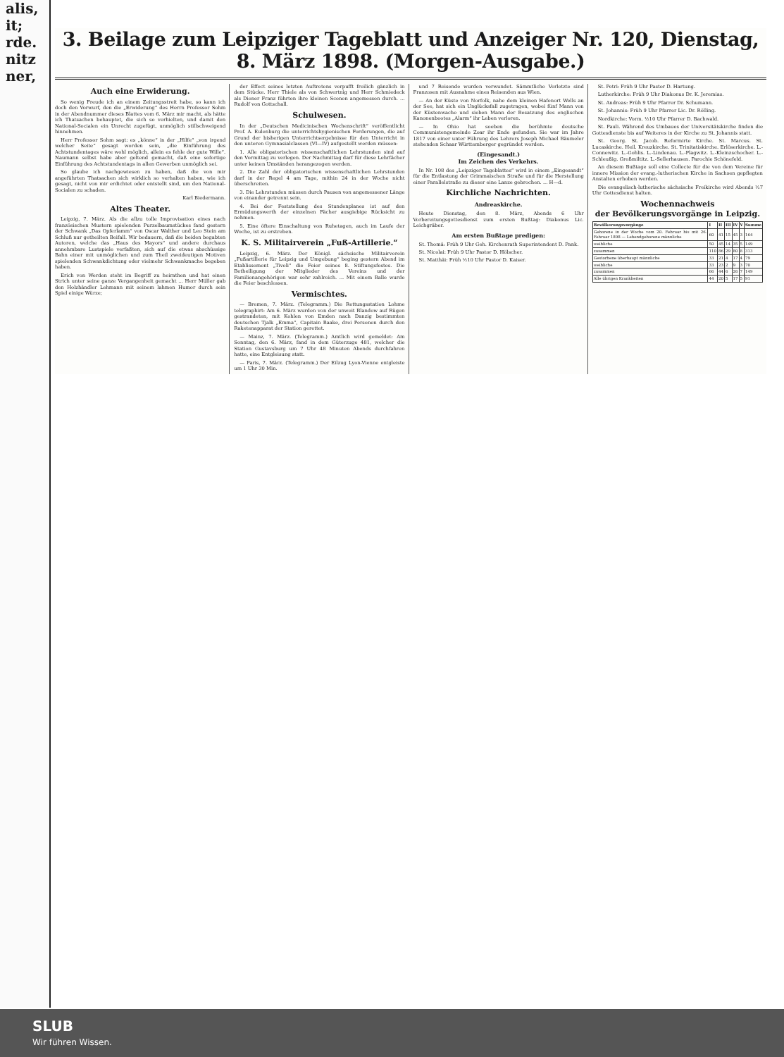alis,
it;
rde.
nitz
ner,
3. Beilage zum Leipziger Tageblatt und Anzeiger Nr. 120, Dienstag, 8. März 1898. (Morgen-Ausgabe.)
Auch eine Erwiderung.
So wenig Freude ich an einem Zeitungsstreit habe, so kann ich doch den Vorwurf, den die „Erwiderung“ des Herrn Professor Sohm in der Abendnummer dieses Blattes vom 6. März mir macht, als hätte ich Thatsachen behauptet, die sich so verhielten, und damit den National-Socialen ein Unrecht zugefügt, unmöglich stillschweigend hinnehmen.
Herr Professor Sohm sagt: es „könne“ in der „Hilfe“ „von irgend welcher Seite“ gesagt worden sein, „die Einführung des Achtstundentages wäre wohl möglich, allein es fehle der gute Wille“. Naumann selbst habe aber geltend gemacht, daß eine sofortige Einführung des Achtstundentags in allen Gewerben unmöglich sei.
So glaube ich nachgewiesen zu haben, daß die von mir angeführten Thatsachen sich wirklich so verhalten haben, wie ich gesagt, nicht von mir erdichtet oder entstellt sind, um den National-Socialen zu schaden.
Karl Biedermann.
Altes Theater.
Leipzig, 7. März. Als die allzu tolle Improvisation eines nach französischen Mustern spielenden Purzelbaumstückes fand gestern der Schwank „Das Opferlamm“ von Oscar Walther und Leo Stein am Schluß nur getheilten Beifall. Wir bedauern, daß die beiden begabten Autoren, welche das „Haus des Mayors“ und andere durchaus annehmbare Lustspiele verfaßten, sich auf die etwas abschüssige Bahn einer mit unmöglichen und zum Theil zweideutigen Motiven spielenden Schwankdichtung oder vielmehr Schwankmache begeben haben.
Erich von Werden steht im Begriff zu heirathen und hat einen Strich unter seine ganze Vergangenheit gemacht ... Herr Müller gab den Holzhändler Lehmann mit seinem lahmen Humor durch sein Spiel einige Würze;
der Effect seines letzten Auftretens verpufft freilich gänzlich in dem Stücke. Herr Thiele als von Schwertnig und Herr Schmiedeck als Diener Franz führten ihre kleinen Scenen angemessen durch. ... Rudolf von Gottschall.
Schulwesen.
In der „Deutschen Medicinischen Wochenschrift“ veröffentlicht Prof. A. Eulenburg die unterrichtshygienischen Forderungen, die auf Grund der bisherigen Unterrichtsergebnisse für den Unterricht in den unteren Gymnasialclassen (VI—IV) aufgestellt werden müssen:
1. Alle obligatorischen wissenschaftlichen Lehrstunden sind auf den Vormittag zu verlegen. Der Nachmittag darf für diese Lehrfächer unter keinen Umständen herangezogen werden.
2. Die Zahl der obligatorischen wissenschaftlichen Lehrstunden darf in der Regel 4 am Tage, mithin 24 in der Woche nicht überschreiten.
3. Die Lehrstunden müssen durch Pausen von angemessener Länge von einander getrennt sein.
4. Bei der Feststellung des Stundenplanes ist auf den Ermüdungswerth der einzelnen Fächer ausgiebige Rücksicht zu nehmen.
5. Eine öftere Einschaltung von Ruhetagen, auch im Laufe der Woche, ist zu erstreben.
K. S. Militairverein „Fuß-Artillerie.“
Leipzig, 6. März. Der Königl. sächsische Militairverein „Fußartillerie für Leipzig und Umgebung“ beging gestern Abend im Etablissement „Tivoli“ die Feier seines 8. Stiftungsfestes. Die Betheiligung der Mitglieder des Vereins und der Familienangehörigen war sehr zahlreich. ... Mit einem Balle wurde die Feier beschlossen.
Vermischtes.
— Bremen, 7. März. (Telegramm.) Die Rettungsstation Lohme telegraphirt: Am 6. März wurden von der unweit Blandow auf Rügen gestrandeten, mit Kohlen von Emden nach Danzig bestimmten deutschen Tjalk „Emma“, Capitain Baake, drei Personen durch den Raketenapparat der Station gerettet.
— Mainz, 7. März. (Telegramm.) Amtlich wird gemeldet: Am Sonntag, den 6. März, fand in dem Güterzuge 481, welcher die Station Gustavsburg um 7 Uhr 48 Minuten Abends durchfahren hatte, eine Entgleisung statt.
— Paris, 7. März. (Telegramm.) Der Eilzug Lyon-Vienne entgleiste um 1 Uhr 30 Min.
und 7 Reisende wurden verwundet. Sämmtliche Verletzte sind Franzosen mit Ausnahme eines Reisenden aus Wien.
— An der Küste von Norfolk, nahe dem kleinen Hafenort Wells an der See, hat sich ein Unglücksfall zugetragen, wobei fünf Mann von der Küstenwache und sieben Mann der Besatzung des englischen Kanonenbootes „Alarm“ ihr Leben verloren.
— In Ohio hat soeben die berühmte deutsche Communistengemeinde Zoar ihr Ende gefunden. Sie war im Jahre 1817 von einer unter Führung des Lehrers Joseph Michael Bäumeler stehenden Schaar Württemberger gegründet worden.
(Eingesandt.)
Im Zeichen des Verkehrs.
In Nr. 108 des „Leipziger Tageblattes“ wird in einem „Eingesandt“ für die Entlastung der Grimmaischen Straße und für die Herstellung einer Parallelstraße zu dieser eine Lanze gebrochen. ... H—d.
Kirchliche Nachrichten.
Andreaskirche.
Heute Dienstag, den 8. März, Abends 6 Uhr Vorbereitungsgottesdienst zum ersten Bußtag: Diakonus Lic. Leichgräber.
Am ersten Bußtage predigen:
St. Thomä: Früh 9 Uhr Geh. Kirchenrath Superintendent D. Pank.
St. Nicolai: Früh 9 Uhr Pastor D. Hölscher.
St. Matthäi: Früh ½10 Uhr Pastor D. Kaiser.
St. Petri: Früh 9 Uhr Pastor D. Hartung.
Lutherkirche: Früh 9 Uhr Diakonus Dr. K. Jeremias.
St. Andreas: Früh 9 Uhr Pfarrer Dr. Schumann.
St. Johannis: Früh 9 Uhr Pfarrer Lic. Dr. Rölling.
Nordkirche: Vorm. ½10 Uhr Pfarrer D. Bachwald.
St. Pauli. Während des Umbaues der Universitätskirche finden die Gottesdienste bis auf Weiteres in der Kirche zu St. Johannis statt.
St. Georg. St. Jacob. Reformirte Kirche. St. Marcus. St. Lucaskirche. Heil. Kreuzkirche. St. Trinitatiskirche. Erlöserkirche. L.-Connewitz. L.-Gohlis. L.-Lindenau. L.-Plagwitz. L.-Kleinzschocher. L.-Schleußig. Großmiltitz. L.-Sellerhausen. Parochie Schönefeld.
An diesem Bußtage soll eine Collecte für die von dem Vereine für innere Mission der evang.-lutherischen Kirche in Sachsen gepflegten Anstalten erhoben werden.
Die evangelisch-lutherische sächsische Freikirche wird Abends ½7 Uhr Gottesdienst halten.
Wochennachweis
der Bevölkerungsvorgänge in Leipzig.
| Bevölkerungsvorgänge | I | II | III | IV | V | Summe |
| --- | --- | --- | --- | --- | --- | --- |
| Geborene in der Woche vom 20. Februar bis mit 26. Februar 1898 — Lebendgeborene männliche | 60 | 41 | 15 | 45 | 3 | 164 |
| weibliche | 50 | 45 | 14 | 35 | 5 | 149 |
| zusammen | 110 | 86 | 29 | 80 | 8 | 313 |
| Gestorbene überhaupt männliche | 33 | 21 | 4 | 17 | 4 | 79 |
| weibliche | 33 | 23 | 2 | 9 | 3 | 70 |
| zusammen | 66 | 44 | 6 | 26 | 7 | 149 |
| Alle übrigen Krankheiten | 44 | 20 | 5 | 17 | 5 | 91 |
SLUB
Wir führen Wissen.